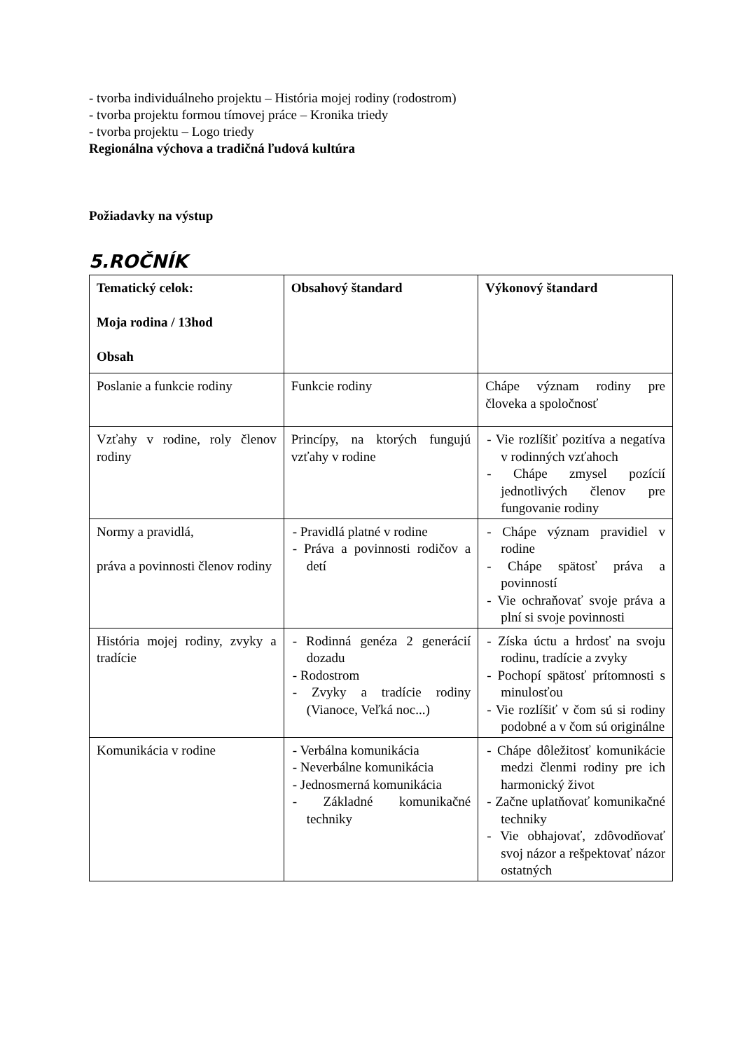- tvorba individuálneho projektu – História mojej rodiny (rodostrom)
- tvorba projektu formou tímovej práce – Kronika triedy
- tvorba projektu – Logo triedy
Regionálna výchova a tradičná ľudová kultúra
Požiadavky na výstup
5.ROČNÍK
| Tematický celok: Moja rodina / 13hod Obsah | Obsahový štandard | Výkonový štandard |
| Poslanie a funkcie rodiny | Funkcie rodiny | Chápe význam rodiny pre človeka a spoločnosť |
| Vzťahy v rodine, roly členov rodiny | Princípy, na ktorých fungujú vzťahy v rodine | - Vie rozlíšiť pozitíva a negatíva v rodinných vzťahoch - Chápe zmysel pozícií jednotlivých členov pre fungovanie rodiny |
| Normy a pravidlá, práva a povinnosti členov rodiny | - Pravidlá platné v rodine - Práva a povinnosti rodičov a detí | - Chápe význam pravidiel v rodine - Chápe spätosť práva a povinností - Vie ochraňovať svoje práva a plní si svoje povinnosti |
| História mojej rodiny, zvyky a tradície | - Rodinná genéza 2 generácií dozadu - Rodostrom - Zvyky a tradície rodiny (Vianoce, Veľká noc...) | - Získa úctu a hrdosť na svoju rodinu, tradície a zvyky - Pochopí spätosť prítomnosti s minulosťou - Vie rozlíšiť v čom sú si rodiny podobné a v čom sú originálne |
| Komunikácia v rodine | - Verbálna komunikácia - Neverbálne komunikácia - Jednosmerná komunikácia - Základné komunikačné techniky | - Chápe dôležitosť komunikácie medzi členmi rodiny pre ich harmonický život - Začne uplatňovať komunikačné techniky - Vie obhajovať, zdôvodňovať svoj názor a rešpektovať názor ostatných |